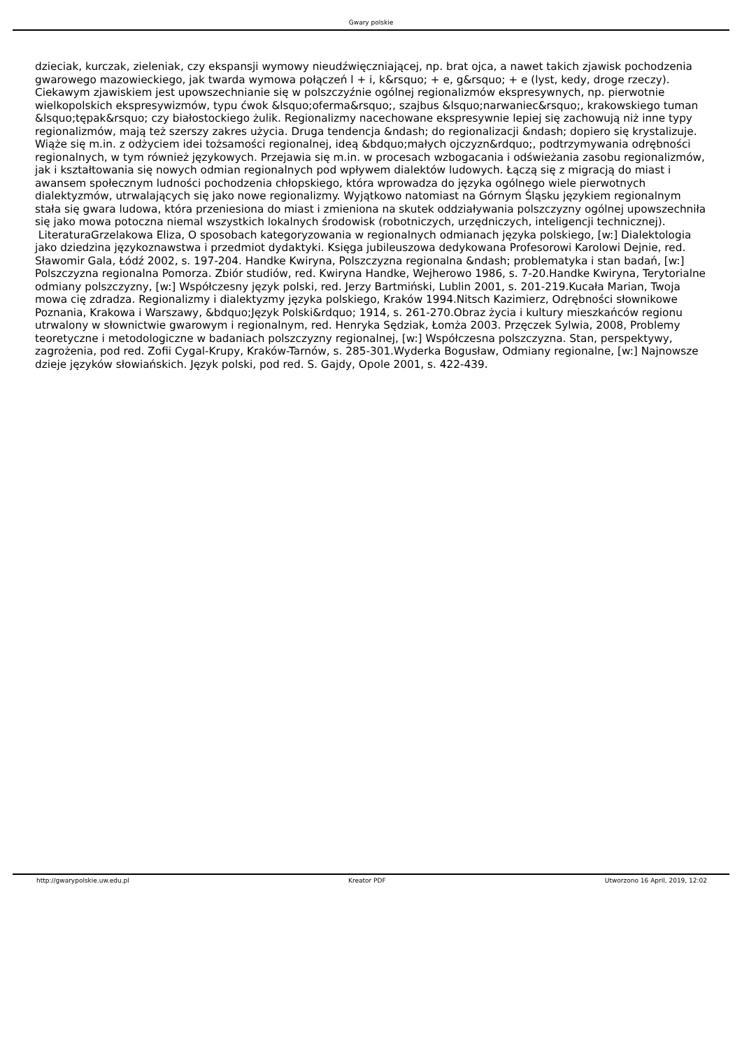Gwary polskie
dzieciak, kurczak, zieleniak, czy ekspansji wymowy nieudźwięczniającej, np. brat ojca, a nawet takich zjawisk pochodzenia gwarowego mazowieckiego, jak twarda wymowa połączeń l + i, k&rsquo; + e, g&rsquo; + e (lyst, kedy, droge rzeczy). Ciekawym zjawiskiem jest upowszechnianie się w polszczyźnie ogólnej regionalizmów ekspresywnych, np. pierwotnie wielkopolskich ekspresywizmów, typu ćwok &lsquo;oferma&rsquo;, szajbus &lsquo;narwaniec&rsquo;, krakowskiego tuman &lsquo;tępak&rsquo; czy białostockiego żulik. Regionalizmy nacechowane ekspresywnie lepiej się zachowują niż inne typy regionalizmów, mają też szerszy zakres użycia. Druga tendencja &ndash; do regionalizacji &ndash; dopiero się krystalizuje. Wiąże się m.in. z odżyciem idei tożsamości regionalnej, ideą &bdquo;małych ojczyzn&rdquo;, podtrzymywania odrębności regionalnych, w tym również językowych. Przejawia się m.in. w procesach wzbogacania i odświeżania zasobu regionalizmów, jak i kształtowania się nowych odmian regionalnych pod wpływem dialektów ludowych. Łączą się z migracją do miast i awansem społecznym ludności pochodzenia chłopskiego, która wprowadza do języka ogólnego wiele pierwotnych dialektyzmów, utrwalających się jako nowe regionalizmy. Wyjątkowo natomiast na Górnym Śląsku językiem regionalnym stała się gwara ludowa, która przeniesiona do miast i zmieniona na skutek oddziaływania polszczyzny ogólnej upowszechniła się jako mowa potoczna niemal wszystkich lokalnych środowisk (robotniczych, urzędniczych, inteligencji technicznej). LiteraturaGrzelakowa Eliza, O sposobach kategoryzowania w regionalnych odmianach języka polskiego, [w:] Dialektologia jako dziedzina językoznawstwa i przedmiot dydaktyki. Księga jubileuszowa dedykowana Profesorowi Karolowi Dejnie, red. Sławomir Gala, Łódź 2002, s. 197-204. Handke Kwiryna, Polszczyzna regionalna &ndash; problematyka i stan badań, [w:] Polszczyzna regionalna Pomorza. Zbiór studiów, red. Kwiryna Handke, Wejherowo 1986, s. 7-20.Handke Kwiryna, Terytorialne odmiany polszczyzny, [w:] Współczesny język polski, red. Jerzy Bartmiński, Lublin 2001, s. 201-219.Kucała Marian, Twoja mowa cię zdradza. Regionalizmy i dialektyzmy języka polskiego, Kraków 1994.Nitsch Kazimierz, Odrębności słownikowe Poznania, Krakowa i Warszawy, &bdquo;Język Polski&rdquo; 1914, s. 261-270.Obraz życia i kultury mieszkańców regionu utrwalony w słownictwie gwarowym i regionalnym, red. Henryka Sędziak, Łomża 2003. Przęczek Sylwia, 2008, Problemy teoretyczne i metodologiczne w badaniach polszczyzny regionalnej, [w:] Współczesna polszczyzna. Stan, perspektywy, zagrożenia, pod red. Zofii Cygal-Krupy, Kraków-Tarnów, s. 285-301.Wyderka Bogusław, Odmiany regionalne, [w:] Najnowsze dzieje języków słowiańskich. Język polski, pod red. S. Gajdy, Opole 2001, s. 422-439.
http://gwarypolskie.uw.edu.pl Kreator PDF Utworzono 16 April, 2019, 12:02